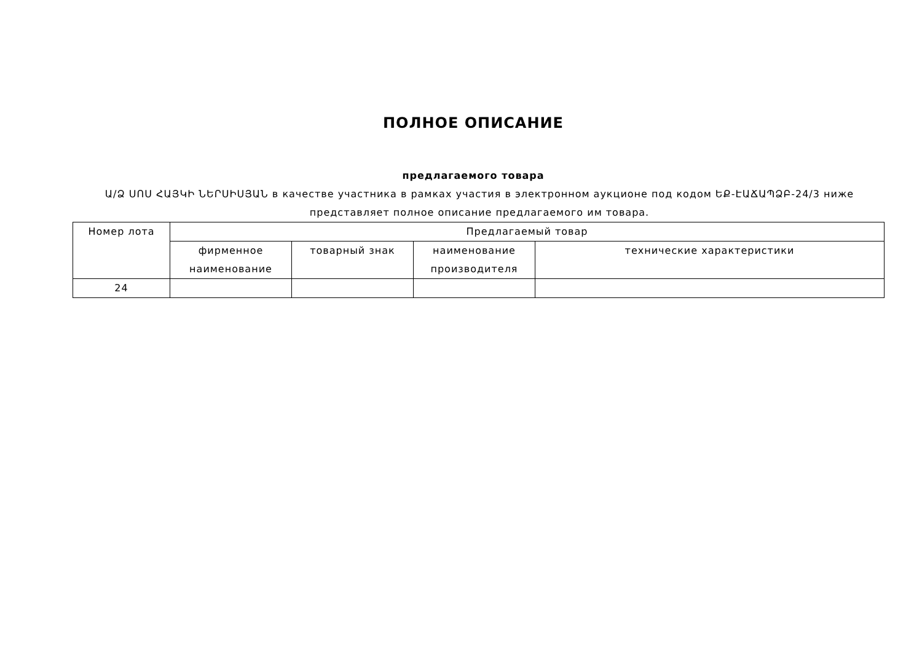ПОЛНОЕ ОПИСАНИЕ
предлагаемого товара
Ա/Ձ ՍՈՍ ՀԱՅԿԻ ՆԵՐՍԻՍՅԱՆ в качестве участника в рамках участия в электронном аукционе под кодом ԵՔ-ԷԱՃԱՊՁԲ-24/3 ниже представляет полное описание предлагаемого им товара.
| Номер лота | Предлагаемый товар | | | |
| --- | --- | --- | --- | --- |
| | фирменное наименование | товарный знак | наименование производителя | технические характеристики |
| 24 | | | | |